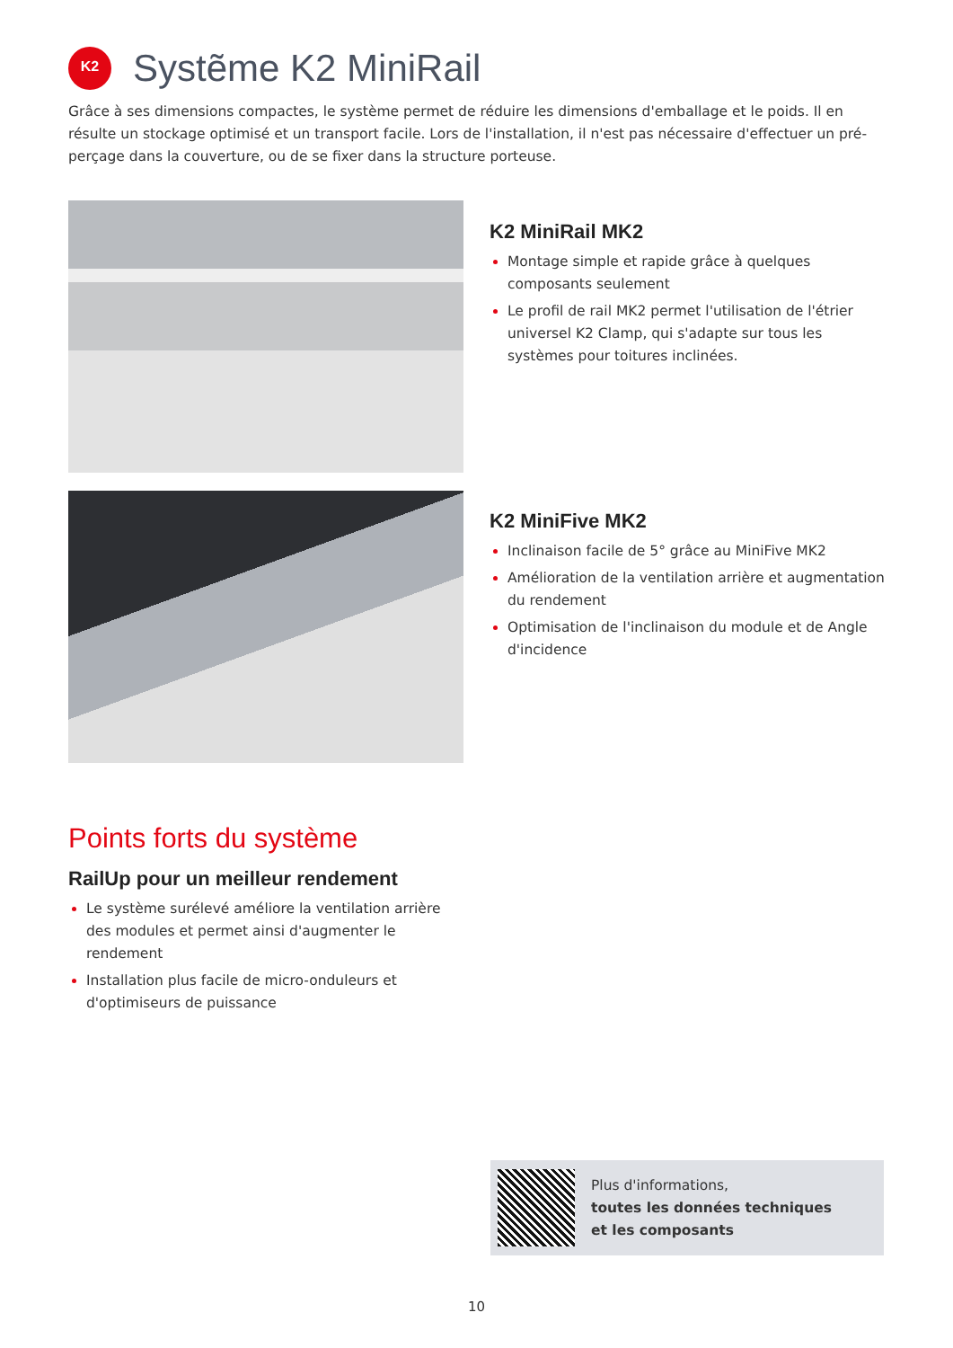K2
Systẽme K2 MiniRail
Grâce à ses dimensions compactes, le système permet de réduire les dimensions d'emballage et le poids. Il en résulte un stockage optimisé et un transport facile. Lors de l'installation, il n'est pas nécessaire d'effectuer un pré-perçage dans la couverture, ou de se fixer dans la structure porteuse.
K2 MiniRail MK2
Montage simple et rapide grâce à quelques composants seulement
Le profil de rail MK2 permet l'utilisation de l'étrier universel K2 Clamp, qui s'adapte sur tous les systèmes pour toitures inclinées.
K2 MiniFive MK2
Inclinaison facile de 5° grâce au MiniFive MK2
Amélioration de la ventilation arrière et augmentation du rendement
Optimisation de l'inclinaison du module et de Angle d'incidence
Points forts du système
RailUp pour un meilleur rendement
Le système surélevé améliore la ventilation arrière des modules et permet ainsi d'augmenter le rendement
Installation plus facile de micro-onduleurs et d'optimiseurs de puissance
Plus d'informations,
toutes les données techniques
et les composants
10